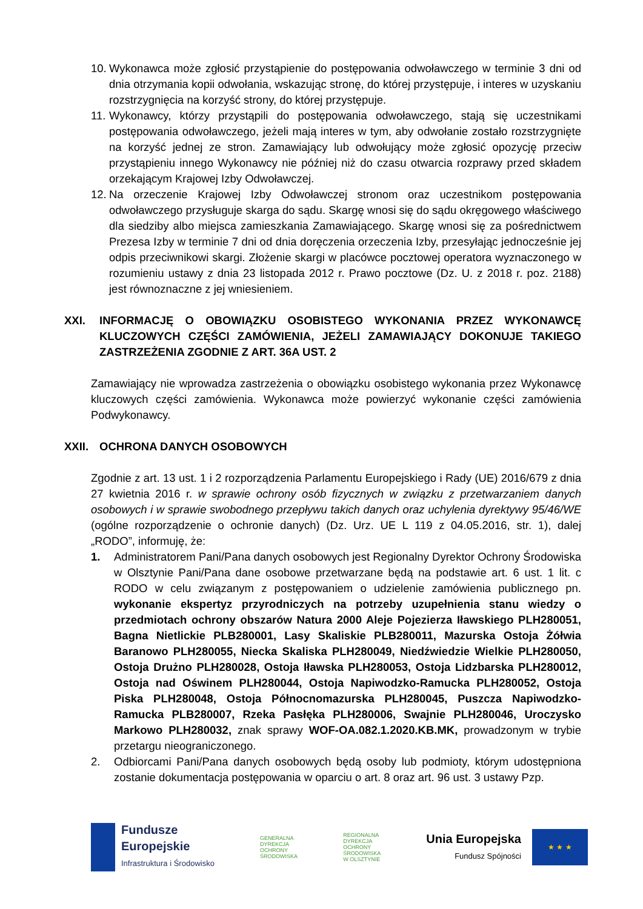10. Wykonawca może zgłosić przystąpienie do postępowania odwoławczego w terminie 3 dni od dnia otrzymania kopii odwołania, wskazując stronę, do której przystępuje, i interes w uzyskaniu rozstrzygnięcia na korzyść strony, do której przystępuje.
11. Wykonawcy, którzy przystąpili do postępowania odwoławczego, stają się uczestnikami postępowania odwoławczego, jeżeli mają interes w tym, aby odwołanie zostało rozstrzygnięte na korzyść jednej ze stron. Zamawiający lub odwołujący może zgłosić opozycję przeciw przystąpieniu innego Wykonawcy nie później niż do czasu otwarcia rozprawy przed składem orzekającym Krajowej Izby Odwoławczej.
12. Na orzeczenie Krajowej Izby Odwoławczej stronom oraz uczestnikom postępowania odwoławczego przysługuje skarga do sądu. Skargę wnosi się do sądu okręgowego właściwego dla siedziby albo miejsca zamieszkania Zamawiającego. Skargę wnosi się za pośrednictwem Prezesa Izby w terminie 7 dni od dnia doręczenia orzeczenia Izby, przesyłając jednocześnie jej odpis przeciwnikowi skargi. Złożenie skargi w placówce pocztowej operatora wyznaczonego w rozumieniu ustawy z dnia 23 listopada 2012 r. Prawo pocztowe (Dz. U. z 2018 r. poz. 2188) jest równoznaczne z jej wniesieniem.
XXI. INFORMACJĘ O OBOWIĄZKU OSOBISTEGO WYKONANIA PRZEZ WYKONAWCĘ KLUCZOWYCH CZĘŚCI ZAMÓWIENIA, JEŻELI ZAMAWIAJĄCY DOKONUJE TAKIEGO ZASTRZEŻENIA ZGODNIE Z ART. 36A UST. 2
Zamawiający nie wprowadza zastrzeżenia o obowiązku osobistego wykonania przez Wykonawcę kluczowych części zamówienia. Wykonawca może powierzyć wykonanie części zamówienia Podwykonawcy.
XXII. OCHRONA DANYCH OSOBOWYCH
Zgodnie z art. 13 ust. 1 i 2 rozporządzenia Parlamentu Europejskiego i Rady (UE) 2016/679 z dnia 27 kwietnia 2016 r. w sprawie ochrony osób fizycznych w związku z przetwarzaniem danych osobowych i w sprawie swobodnego przepływu takich danych oraz uchylenia dyrektywy 95/46/WE (ogólne rozporządzenie o ochronie danych) (Dz. Urz. UE L 119 z 04.05.2016, str. 1), dalej „RODO”, informuję, że:
1. Administratorem Pani/Pana danych osobowych jest Regionalny Dyrektor Ochrony Środowiska w Olsztynie Pani/Pana dane osobowe przetwarzane będą na podstawie art. 6 ust. 1 lit. c RODO w celu związanym z postępowaniem o udzielenie zamówienia publicznego pn. wykonanie ekspertyz przyrodniczych na potrzeby uzupełnienia stanu wiedzy o przedmiotach ochrony obszarów Natura 2000 Aleje Pojezierza Iławskiego PLH280051, Bagna Nietlickie PLB280001, Lasy Skaliskie PLB280011, Mazurska Ostoja Żółwia Baranowo PLH280055, Niecka Skaliska PLH280049, Niedźwiedzie Wielkie PLH280050, Ostoja Drużno PLH280028, Ostoja Iławska PLH280053, Ostoja Lidzbarska PLH280012, Ostoja nad Oświnem PLH280044, Ostoja Napiwodzko-Ramucka PLH280052, Ostoja Piska PLH280048, Ostoja Północnomazurska PLH280045, Puszcza Napiwodzko-Ramucka PLB280007, Rzeka Pasłęka PLH280006, Swajnie PLH280046, Uroczysko Markowo PLH280032, znak sprawy WOF-OA.082.1.2020.KB.MK, prowadzonym w trybie przetargu nieograniczonego.
2. Odbiorcami Pani/Pana danych osobowych będą osoby lub podmioty, którym udostępniona zostanie dokumentacja postępowania w oparciu o art. 8 oraz art. 96 ust. 3 ustawy Pzp.
Fundusze
Europejskie
Infrastruktura i Środowisko
GENERALNA
DYREKCJA
OCHRONY
ŚRODOWISKA
REGIONALNA
DYREKCJA
OCHRONY
ŚRODOWISKA
W OLSZTYNIE
Unia Europejska
Fundusz Spójności
★ ★ ★